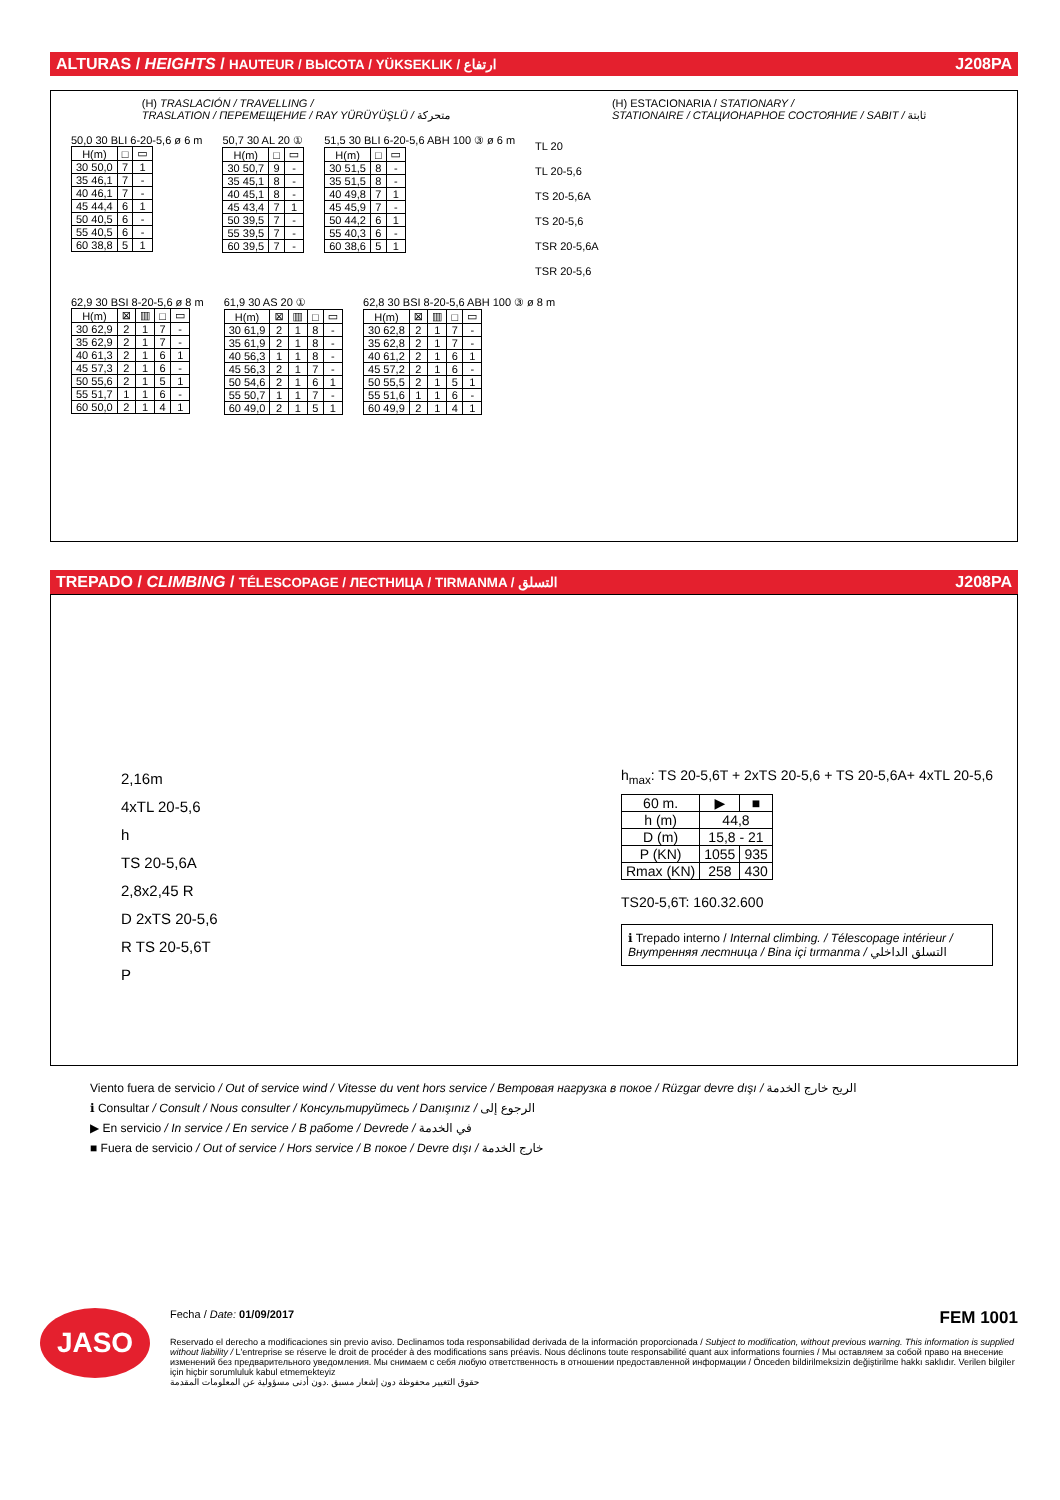ALTURAS / HEIGHTS / HAUTEUR / ВЫСОТА / YÜKSEKLIK / ارتفاع J208PA
(H) TRASLACIÓN / TRAVELLING /
TRASLATION / ПЕРЕМЕЩЕНИЕ / RAY YÜRÜYÜŞLÜ / متحركة
(H) ESTACIONARIA / STATIONARY /
STATIONAIRE / СТАЦИОНАРНОЕ СОСТОЯНИЕ / SABIT / ثابتة
50,0 30 BLI 6-20-5,6 ø 6 m
| H(m) | □ | ▭ |
| --- | --- | --- |
| 30 50,0 | 7 | 1 |
| 35 46,1 | 7 | - |
| 40 46,1 | 7 | - |
| 45 44,4 | 6 | 1 |
| 50 40,5 | 6 | - |
| 55 40,5 | 6 | - |
| 60 38,8 | 5 | 1 |
50,7 30 AL 20 ①
| H(m) | □ | ▭ |
| --- | --- | --- |
| 30 50,7 | 9 | - |
| 35 45,1 | 8 | - |
| 40 45,1 | 8 | - |
| 45 43,4 | 7 | 1 |
| 50 39,5 | 7 | - |
| 55 39,5 | 7 | - |
| 60 39,5 | 7 | - |
51,5 30 BLI 6-20-5,6 ABH 100 ③ ø 6 m
| H(m) | □ | ▭ |
| --- | --- | --- |
| 30 51,5 | 8 | - |
| 35 51,5 | 8 | - |
| 40 49,8 | 7 | 1 |
| 45 45,9 | 7 | - |
| 50 44,2 | 6 | 1 |
| 55 40,3 | 6 | - |
| 60 38,6 | 5 | 1 |
TL 20
TL 20-5,6
TS 20-5,6A
TS 20-5,6
TSR 20-5,6A
TSR 20-5,6
62,9 30 BSI 8-20-5,6 ø 8 m
| H(m) | ⊠ | ▥ | □ | ▭ |
| --- | --- | --- | --- | --- |
| 30 62,9 | 2 | 1 | 7 | - |
| 35 62,9 | 2 | 1 | 7 | - |
| 40 61,3 | 2 | 1 | 6 | 1 |
| 45 57,3 | 2 | 1 | 6 | - |
| 50 55,6 | 2 | 1 | 5 | 1 |
| 55 51,7 | 1 | 1 | 6 | - |
| 60 50,0 | 2 | 1 | 4 | 1 |
61,9 30 AS 20 ①
| H(m) | ⊠ | ▥ | □ | ▭ |
| --- | --- | --- | --- | --- |
| 30 61,9 | 2 | 1 | 8 | - |
| 35 61,9 | 2 | 1 | 8 | - |
| 40 56,3 | 1 | 1 | 8 | - |
| 45 56,3 | 2 | 1 | 7 | - |
| 50 54,6 | 2 | 1 | 6 | 1 |
| 55 50,7 | 1 | 1 | 7 | - |
| 60 49,0 | 2 | 1 | 5 | 1 |
62,8 30 BSI 8-20-5,6 ABH 100 ③ ø 8 m
| H(m) | ⊠ | ▥ | □ | ▭ |
| --- | --- | --- | --- | --- |
| 30 62,8 | 2 | 1 | 7 | - |
| 35 62,8 | 2 | 1 | 7 | - |
| 40 61,2 | 2 | 1 | 6 | 1 |
| 45 57,2 | 2 | 1 | 6 | - |
| 50 55,5 | 2 | 1 | 5 | 1 |
| 55 51,6 | 1 | 1 | 6 | - |
| 60 49,9 | 2 | 1 | 4 | 1 |
TREPADO / CLIMBING / TÉLESCOPAGE / ЛЕСТНИЦА / TIRMANMA / التسلق J208PA
2,16m
4xTL 20-5,6
h
TS 20-5,6A
2,8x2,45 R
D 2xTS 20-5,6
R TS 20-5,6T
P
h<sub>max</sub>: TS 20-5,6T + 2xTS 20-5,6 + TS 20-5,6A+ 4xTL 20-5,6
| 60 m. | ▶ | ■ |
| --- | --- | --- |
| h (m) | 44,8 | |
| D (m) | 15,8 - 21 | |
| P (KN) | 1055 | 935 |
| Rmax (KN) | 258 | 430 |
TS20-5,6T: 160.32.600
ℹ Trepado interno / Internal climbing. / Télescopage intérieur /
Внутренняя лестница / Bina içi tırmanma / التسلق الداخلي
Viento fuera de servicio / Out of service wind / Vitesse du vent hors service / Ветровая нагрузка в покое / Rüzgar devre dışı / الريح خارج الخدمة
ℹ Consultar / Consult / Nous consulter / Консультируйтесь / Danışınız / الرجوع إلى
▶ En servicio / In service / En service / В работе / Devrede / في الخدمة
■ Fuera de servicio / Out of service / Hors service / В покое / Devre dışı / خارج الخدمة
JASO
Fecha / Date: 01/09/2017 FEM 1001
Reservado el derecho a modificaciones sin previo aviso. Declinamos toda responsabilidad derivada de la información proporcionada / Subject to modification, without previous warning. This information is supplied without liability / L'entreprise se réserve le droit de procéder à des modifications sans préavis. Nous déclinons toute responsabilité quant aux informations fournies / Мы оставляем за собой право на внесение изменений без предварительного уведомления. Мы снимаем с себя любую ответственность в отношении предоставленной информации / Önceden bildirilmeksizin değiştirilme hakkı saklıdır. Verilen bilgiler için hiçbir sorumluluk kabul etmemekteyiz
حقوق التغيير محفوظة دون إشعار مسبق .دون أدنى مسؤولية عن المعلومات المقدمة